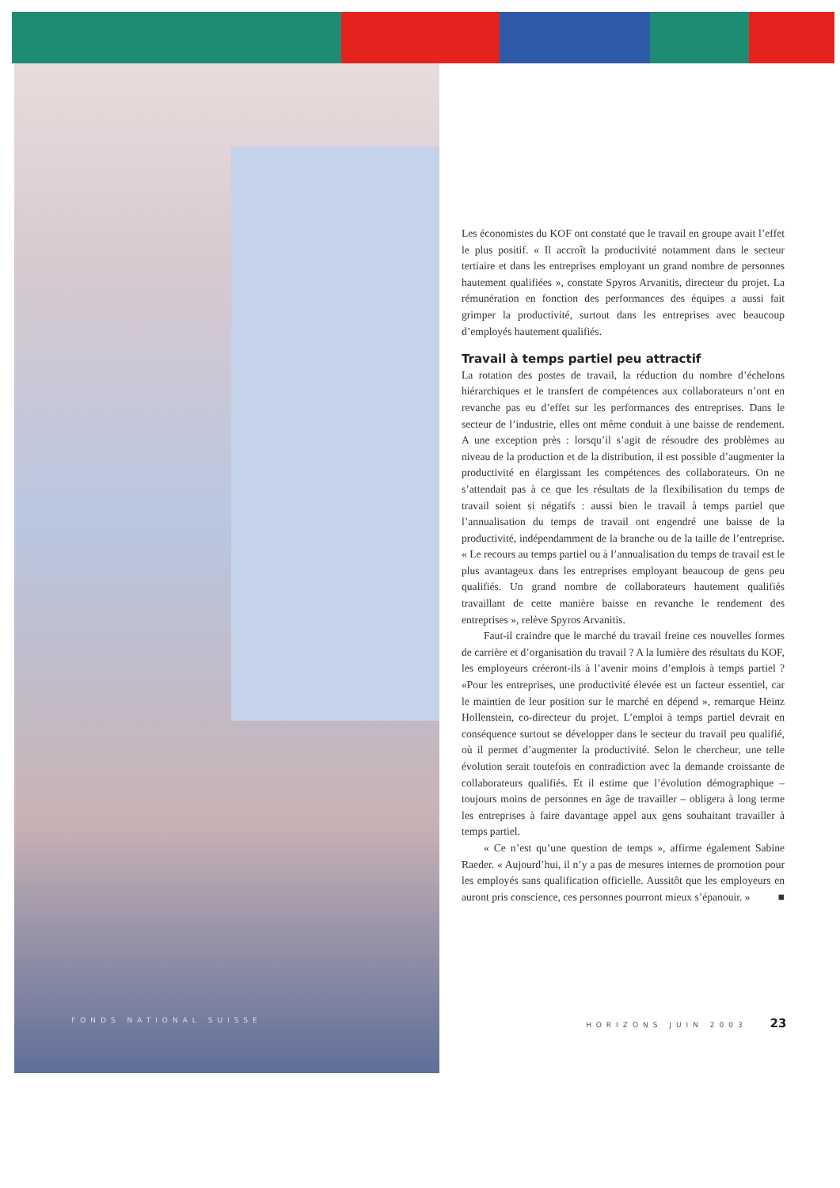Les économistes du KOF ont constaté que le travail en groupe avait l’effet le plus positif. « Il accroît la productivité notamment dans le secteur tertiaire et dans les entreprises employant un grand nombre de personnes hautement qualifiées », constate Spyros Arvanitis, directeur du projet. La rémunération en fonction des performances des équipes a aussi fait grimper la productivité, surtout dans les entreprises avec beaucoup d’employés hautement qualifiés.
Travail à temps partiel peu attractif
La rotation des postes de travail, la réduction du nombre d’échelons hiérarchiques et le transfert de compétences aux collaborateurs n’ont en revanche pas eu d’effet sur les performances des entreprises. Dans le secteur de l’industrie, elles ont même conduit à une baisse de rendement. A une exception près : lorsqu’il s’agit de résoudre des problèmes au niveau de la production et de la distribution, il est possible d’augmenter la productivité en élargissant les compétences des collaborateurs. On ne s’attendait pas à ce que les résultats de la flexibilisation du temps de travail soient si négatifs : aussi bien le travail à temps partiel que l’annualisation du temps de travail ont engendré une baisse de la productivité, indépendamment de la branche ou de la taille de l’entreprise. « Le recours au temps partiel ou à l’annualisation du temps de travail est le plus avantageux dans les entreprises employant beaucoup de gens peu qualifiés. Un grand nombre de collaborateurs hautement qualifiés travaillant de cette manière baisse en revanche le rendement des entreprises », relève Spyros Arvanitis.
Faut-il craindre que le marché du travail freine ces nouvelles formes de carrière et d’organisation du travail ? A la lumière des résultats du KOF, les employeurs créeront-ils à l’avenir moins d’emplois à temps partiel ? «Pour les entreprises, une productivité élevée est un facteur essentiel, car le maintien de leur position sur le marché en dépend », remarque Heinz Hollenstein, co-directeur du projet. L’emploi à temps partiel devrait en conséquence surtout se développer dans le secteur du travail peu qualifié, où il permet d’augmenter la productivité. Selon le chercheur, une telle évolution serait toutefois en contradiction avec la demande croissante de collaborateurs qualifiés. Et il estime que l’évolution démographique – toujours moins de personnes en âge de travailler – obligera à long terme les entreprises à faire davantage appel aux gens souhaitant travailler à temps partiel.
« Ce n’est qu’une question de temps », affirme également Sabine Raeder. « Aujourd’hui, il n’y a pas de mesures internes de promotion pour les employés sans qualification officielle. Aussitôt que les employeurs en auront pris conscience, ces personnes pourront mieux s’épanouir. » ■
FONDS NATIONAL SUISSE HORIZONS JUIN 2003 23